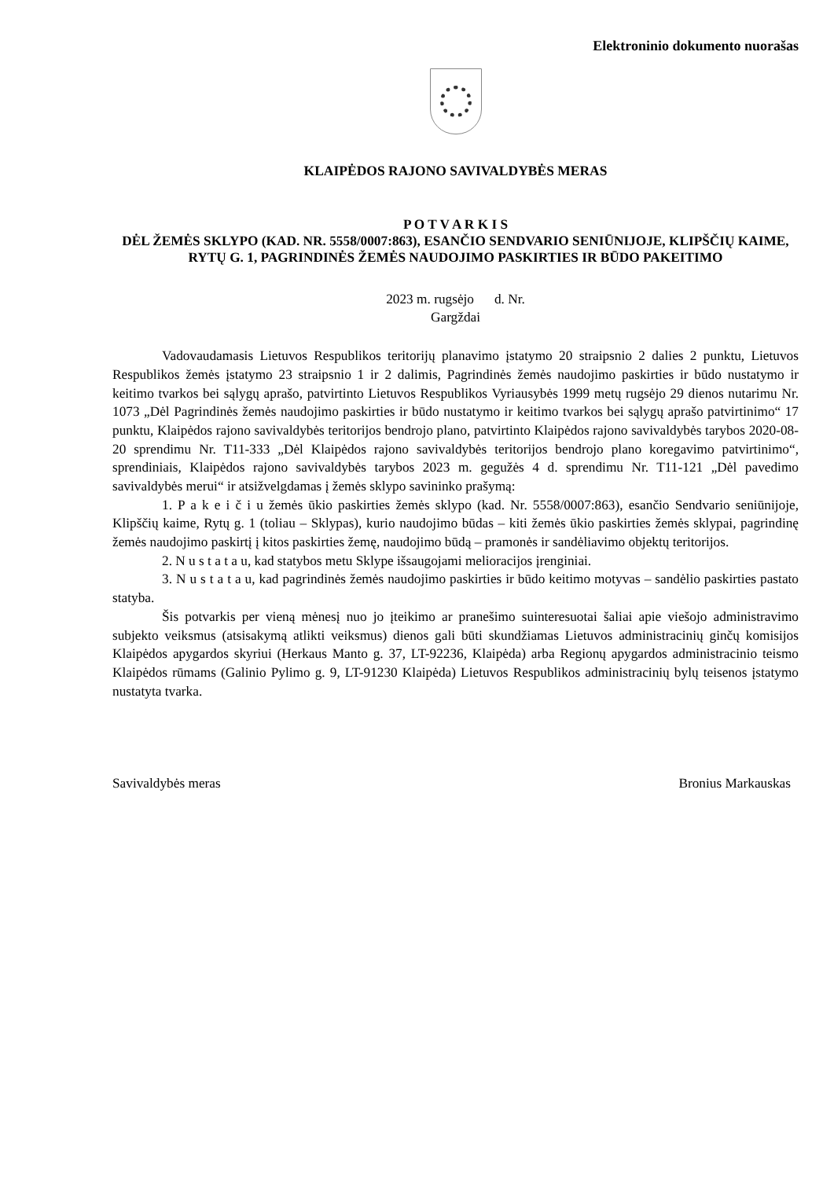Elektroninio dokumento nuorašas
KLAIPĖDOS RAJONO SAVIVALDYBĖS MERAS
P O T V A R K I S
DĖL ŽEMĖS SKLYPO (KAD. NR. 5558/0007:863), ESANČIO SENDVARIO SENIŪNIJOJE, KLIPŠČIŲ KAIME, RYTŲ G. 1, PAGRINDINĖS ŽEMĖS NAUDOJIMO PASKIRTIES IR BŪDO PAKEITIMO
2023 m. rugsėjo d. Nr.
Gargždai
Vadovaudamasis Lietuvos Respublikos teritorijų planavimo įstatymo 20 straipsnio 2 dalies 2 punktu, Lietuvos Respublikos žemės įstatymo 23 straipsnio 1 ir 2 dalimis, Pagrindinės žemės naudojimo paskirties ir būdo nustatymo ir keitimo tvarkos bei sąlygų aprašo, patvirtinto Lietuvos Respublikos Vyriausybės 1999 metų rugsėjo 29 dienos nutarimu Nr. 1073 „Dėl Pagrindinės žemės naudojimo paskirties ir būdo nustatymo ir keitimo tvarkos bei sąlygų aprašo patvirtinimo“ 17 punktu, Klaipėdos rajono savivaldybės teritorijos bendrojo plano, patvirtinto Klaipėdos rajono savivaldybės tarybos 2020-08-20 sprendimu Nr. T11-333 „Dėl Klaipėdos rajono savivaldybės teritorijos bendrojo plano koregavimo patvirtinimo“, sprendiniais, Klaipėdos rajono savivaldybės tarybos 2023 m. gegužės 4 d. sprendimu Nr. T11-121 „Dėl pavedimo savivaldybės merui“ ir atsižvelgdamas į žemės sklypo savininko prašymą:
1. P a k e i č i u žemės ūkio paskirties žemės sklypo (kad. Nr. 5558/0007:863), esančio Sendvario seniūnijoje, Klipščių kaime, Rytų g. 1 (toliau – Sklypas), kurio naudojimo būdas – kiti žemės ūkio paskirties žemės sklypai, pagrindinę žemės naudojimo paskirtį į kitos paskirties žemę, naudojimo būdą – pramonės ir sandėliavimo objektų teritorijos.
2. N u s t a t a u, kad statybos metu Sklype išsaugojami melioracijos įrenginiai.
3. N u s t a t a u, kad pagrindinės žemės naudojimo paskirties ir būdo keitimo motyvas – sandėlio paskirties pastato statyba.
Šis potvarkis per vieną mėnesį nuo jo įteikimo ar pranešimo suinteresuotai šaliai apie viešojo administravimo subjekto veiksmus (atsisakymą atlikti veiksmus) dienos gali būti skundžiamas Lietuvos administracinių ginčų komisijos Klaipėdos apygardos skyriui (Herkaus Manto g. 37, LT-92236, Klaipėda) arba Regionų apygardos administracinio teismo Klaipėdos rūmams (Galinio Pylimo g. 9, LT-91230 Klaipėda) Lietuvos Respublikos administracinių bylų teisenos įstatymo nustatyta tvarka.
Savivaldybės meras Bronius Markauskas